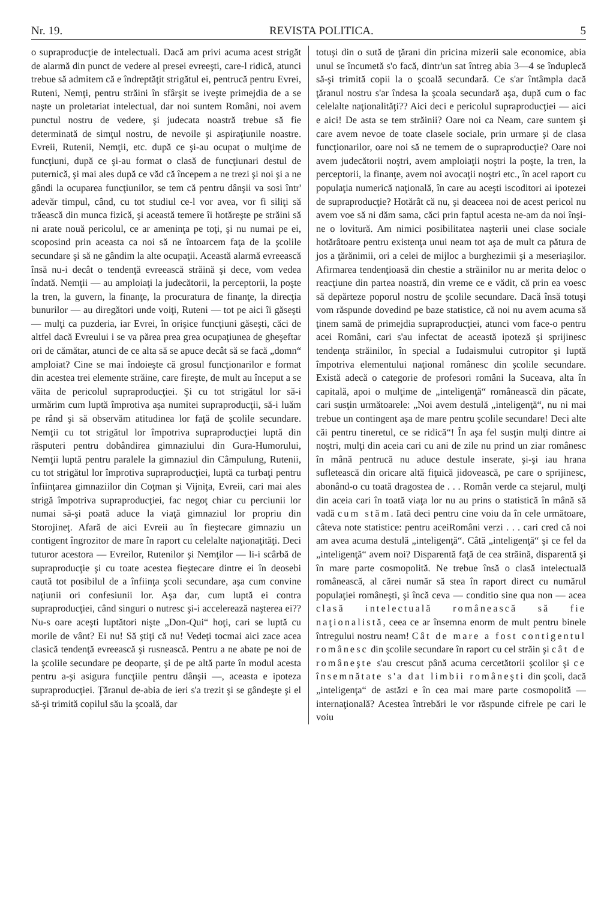Nr. 19. REVISTA POLITICA. 5
o supraproducţie de intelectuali. Dacă am privi acuma acest strigăt de alarmă din punct de vedere al presei evreeşti, care-l ridică, atunci trebue să admitem că e îndreptăţit strigătul ei, pentrucă pentru Evrei, Ruteni, Nemţi, pentru străini în sfârşit se iveşte primejdia de a se naşte un proletariat intelectual, dar noi suntem Români, noi avem punctul nostru de vedere, şi judecata noastră trebue să fie determinată de simţul nostru, de nevoile şi aspiraţiunile noastre. Evreii, Rutenii, Nemţii, etc. după ce şi-au ocupat o mulţime de funcţiuni, după ce şi-au format o clasă de funcţiunari destul de puternică, şi mai ales după ce văd că începem a ne trezi şi noi şi a ne gândi la ocuparea funcţiunilor, se tem că pentru dânşii va sosi într' adevăr timpul, când, cu tot studiul ce-l vor avea, vor fi siliţi să trăească din munca fizică, şi această temere îi hotăreşte pe străini să ni arate nouă pericolul, ce ar ameninţa pe toţi, şi nu numai pe ei, scoposind prin aceasta ca noi să ne întoarcem faţa de la şcolile secundare şi să ne gândim la alte ocupaţii. Această alarmă evreească însă nu-i decât o tendenţă evreească străină şi dece, vom vedea îndată. Nemţii — au amploiaţi la judecătorii, la perceptorii, la poşte la tren, la guvern, la finanţe, la procuratura de finanţe, la direcţia bunurilor — au diregători unde voiţi, Ruteni — tot pe aici îi găseşti — mulţi ca puzderia, iar Evrei, în orişice funcţiuni găseşti, căci de altfel dacă Evreului i se va părea prea grea ocupaţiunea de gheşeftar ori de cămătar, atunci de ce alta să se apuce decât să se facă „domn“ amploiat? Cine se mai îndoieşte că grosul funcţionarilor e format din acestea trei elemente străine, care fireşte, de mult au început a se văita de pericolul supraproducţiei. Şi cu tot strigătul lor să-i urmărim cum luptă împrotiva aşa numitei supraproducţii, să-i luăm pe rând şi să observăm atitudinea lor faţă de şcolile secundare. Nemţii cu tot strigătul lor împotriva supraproducţiei luptă din răsputeri pentru dobândirea gimnaziului din Gura-Humorului, Nemţii luptă pentru paralele la gimnaziul din Câmpulung, Rutenii, cu tot strigătul lor împrotiva supraproducţiei, luptă ca turbaţi pentru înfiinţarea gimnaziilor din Coţman şi Vijniţa, Evreii, cari mai ales strigă împotriva supraproducţiei, fac negoţ chiar cu perciunii lor numai să-şi poată aduce la viaţă gimnaziul lor propriu din Storojineţ. Afară de aici Evreii au în fieştecare gimnaziu un contigent îngrozitor de mare în raport cu celelalte naţionaţităţi. Deci tuturor acestora — Evreilor, Rutenilor şi Nemţilor — li-i scârbă de supraproducţie şi cu toate acestea fieştecare dintre ei în deosebi caută tot posibilul de a înfiinţa şcoli secundare, aşa cum convine naţiunii ori confesiunii lor. Aşa dar, cum luptă ei contra supraproducţiei, când singuri o nutresc şi-i accelerează naşterea ei?? Nu-s oare aceşti luptători nişte „Don-Qui“ hoţi, cari se luptă cu morile de vânt? Ei nu! Să ştiţi că nu! Vedeţi tocmai aici zace acea clasică tendenţă evreească şi rusnească. Pentru a ne abate pe noi de la şcolile secundare pe deoparte, şi de pe altă parte în modul acesta pentru a-şi asigura funcţiile pentru dânşii —, aceasta e ipoteza supraproducţiei. Ţăranul de-abia de ieri s'a trezit şi se gândeşte şi el să-şi trimită copilul său la şcoală, dar
totuşi din o sută de ţărani din pricina mizerii sale economice, abia unul se încumetă s'o facă, dintr'un sat întreg abia 3—4 se înduplecă să-şi trimită copii la o şcoală secundară. Ce s'ar întâmpla dacă ţăranul nostru s'ar îndesa la şcoala secundară aşa, după cum o fac celelalte naţionalităţi?? Aici deci e pericolul supraproducţiei — aici e aici! De asta se tem străinii? Oare noi ca Neam, care suntem şi care avem nevoe de toate clasele sociale, prin urmare şi de clasa funcţionarilor, oare noi să ne temem de o supraproducţie? Oare noi avem judecătorii noştri, avem amploiaţii noştri la poşte, la tren, la perceptorii, la finanţe, avem noi avocaţii noştri etc., în acel raport cu populaţia numerică naţională, în care au aceşti iscoditori ai ipotezei de supraproducţie? Hotărât că nu, şi deaceea noi de acest pericol nu avem voe să ni dăm sama, căci prin faptul acesta ne-am da noi înşi-ne o lovitură. Am nimici posibilitatea naşterii unei clase sociale hotărâtoare pentru existenţa unui neam tot aşa de mult ca pătura de jos a ţărănimii, ori a celei de mijloc a burghezimii şi a meseriaşilor. Afirmarea tendenţioasă din chestie a străinilor nu ar merita deloc o reacţiune din partea noastră, din vreme ce e vădit, că prin ea voesc să depărteze poporul nostru de şcolile secundare. Dacă însă totuşi vom răspunde dovedind pe baze statistice, că noi nu avem acuma să ţinem samă de primejdia supraproducţiei, atunci vom face-o pentru acei Români, cari s'au infectat de această ipoteză şi sprijinesc tendenţa străinilor, în special a Iudaismului cutropitor şi luptă împotriva elementului naţional românesc din şcolile secundare. Există adecă o categorie de profesori români la Suceava, alta în capitală, apoi o mulţime de „inteligenţă“ românească din păcate, cari susţin următoarele: „Noi avem destulă „inteligenţă“, nu ni mai trebue un contingent aşa de mare pentru şcolile secundare! Deci alte căi pentru tineretul, ce se ridică“! În aşa fel susţin mulţi dintre ai noştri, mulţi din aceia cari cu ani de zile nu prind un ziar românesc în mână pentrucă nu aduce destule inserate, şi-şi iau hrana sufletească din oricare altă fiţuică jidovească, pe care o sprijinesc, abonând-o cu toată dragostea de . . . Român verde ca stejarul, mulţi din aceia cari în toată viaţa lor nu au prins o statistică în mână să vadă cum stăm. Iată deci pentru cine voiu da în cele următoare, câteva note statistice: pentru aceiRomâni verzi . . . cari cred că noi am avea acuma destulă „inteligenţă“. Câtă „inteligenţă“ şi ce fel da „inteligenţă“ avem noi? Disparentă faţă de cea străină, disparentă şi în mare parte cosmopolită. Ne trebue însă o clasă intelectuală românească, al cărei număr să stea în raport direct cu numărul populaţiei româneşti, şi încă ceva — conditio sine qua non — acea clasă intelectuală românească să fie naţionalistă, ceea ce ar însemna enorm de mult pentru binele întregului nostru neam! Cât de mare a fost contigentul românesc din şcolile secundare în raport cu cel străin şi cât de româneşte s'au crescut până acuma cercetătorii şcolilor şi ce însemnătate s'a dat limbii româneşti din şcoli, dacă „inteligenţa“ de astăzi e în cea mai mare parte cosmopolită — internaţională? Acestea întrebări le vor răspunde cifrele pe cari le voiu